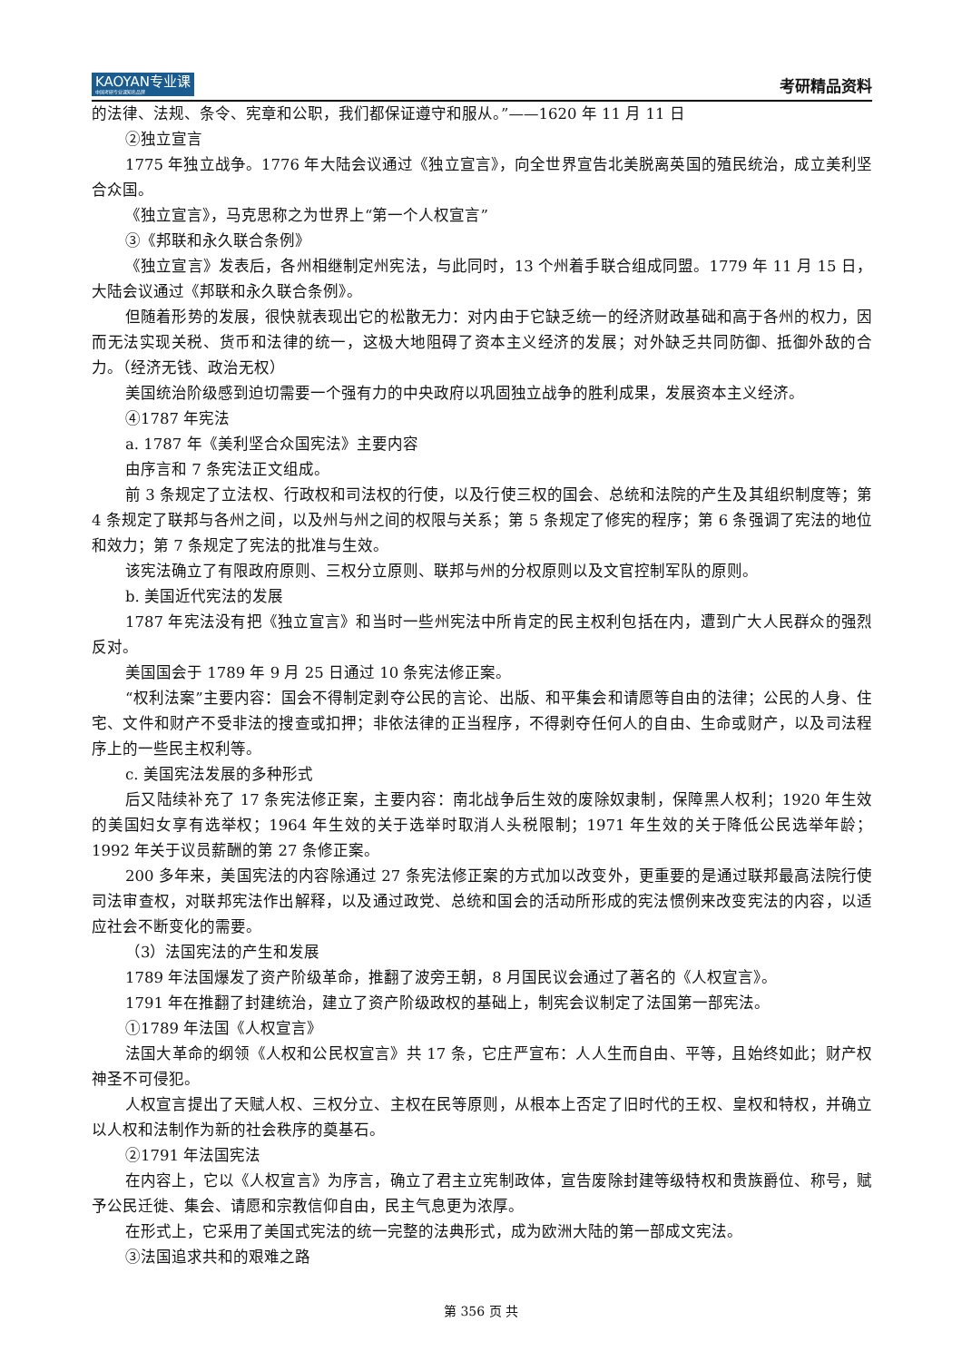KAOYAN专业课
中国考研专业课知名品牌
考研精品资料
的法律、法规、条令、宪章和公职，我们都保证遵守和服从。”——1620 年 11 月 11 日
②独立宣言
1775 年独立战争。1776 年大陆会议通过《独立宣言》，向全世界宣告北美脱离英国的殖民统治，成立美利坚合众国。
《独立宣言》，马克思称之为世界上“第一个人权宣言”
③《邦联和永久联合条例》
《独立宣言》发表后，各州相继制定州宪法，与此同时，13 个州着手联合组成同盟。1779 年 11 月 15 日，大陆会议通过《邦联和永久联合条例》。
但随着形势的发展，很快就表现出它的松散无力：对内由于它缺乏统一的经济财政基础和高于各州的权力，因而无法实现关税、货币和法律的统一，这极大地阻碍了资本主义经济的发展；对外缺乏共同防御、抵御外敌的合力。（经济无钱、政治无权）
美国统治阶级感到迫切需要一个强有力的中央政府以巩固独立战争的胜利成果，发展资本主义经济。
④1787 年宪法
a. 1787 年《美利坚合众国宪法》主要内容
由序言和 7 条宪法正文组成。
前 3 条规定了立法权、行政权和司法权的行使，以及行使三权的国会、总统和法院的产生及其组织制度等；第 4 条规定了联邦与各州之间，以及州与州之间的权限与关系；第 5 条规定了修宪的程序；第 6 条强调了宪法的地位和效力；第 7 条规定了宪法的批准与生效。
该宪法确立了有限政府原则、三权分立原则、联邦与州的分权原则以及文官控制军队的原则。
b. 美国近代宪法的发展
1787 年宪法没有把《独立宣言》和当时一些州宪法中所肯定的民主权利包括在内，遭到广大人民群众的强烈反对。
美国国会于 1789 年 9 月 25 日通过 10 条宪法修正案。
“权利法案”主要内容：国会不得制定剥夺公民的言论、出版、和平集会和请愿等自由的法律；公民的人身、住宅、文件和财产不受非法的搜查或扣押；非依法律的正当程序，不得剥夺任何人的自由、生命或财产，以及司法程序上的一些民主权利等。
c. 美国宪法发展的多种形式
后又陆续补充了 17 条宪法修正案，主要内容：南北战争后生效的废除奴隶制，保障黑人权利；1920 年生效的美国妇女享有选举权；1964 年生效的关于选举时取消人头税限制；1971 年生效的关于降低公民选举年龄；1992 年关于议员薪酬的第 27 条修正案。
200 多年来，美国宪法的内容除通过 27 条宪法修正案的方式加以改变外，更重要的是通过联邦最高法院行使司法审查权，对联邦宪法作出解释，以及通过政党、总统和国会的活动所形成的宪法惯例来改变宪法的内容，以适应社会不断变化的需要。
（3）法国宪法的产生和发展
1789 年法国爆发了资产阶级革命，推翻了波旁王朝，8 月国民议会通过了著名的《人权宣言》。
1791 年在推翻了封建统治，建立了资产阶级政权的基础上，制宪会议制定了法国第一部宪法。
①1789 年法国《人权宣言》
法国大革命的纲领《人权和公民权宣言》共 17 条，它庄严宣布：人人生而自由、平等，且始终如此；财产权神圣不可侵犯。
人权宣言提出了天赋人权、三权分立、主权在民等原则，从根本上否定了旧时代的王权、皇权和特权，并确立以人权和法制作为新的社会秩序的奠基石。
②1791 年法国宪法
在内容上，它以《人权宣言》为序言，确立了君主立宪制政体，宣告废除封建等级特权和贵族爵位、称号，赋予公民迁徙、集会、请愿和宗教信仰自由，民主气息更为浓厚。
在形式上，它采用了美国式宪法的统一完整的法典形式，成为欧洲大陆的第一部成文宪法。
③法国追求共和的艰难之路
第 356 页 共